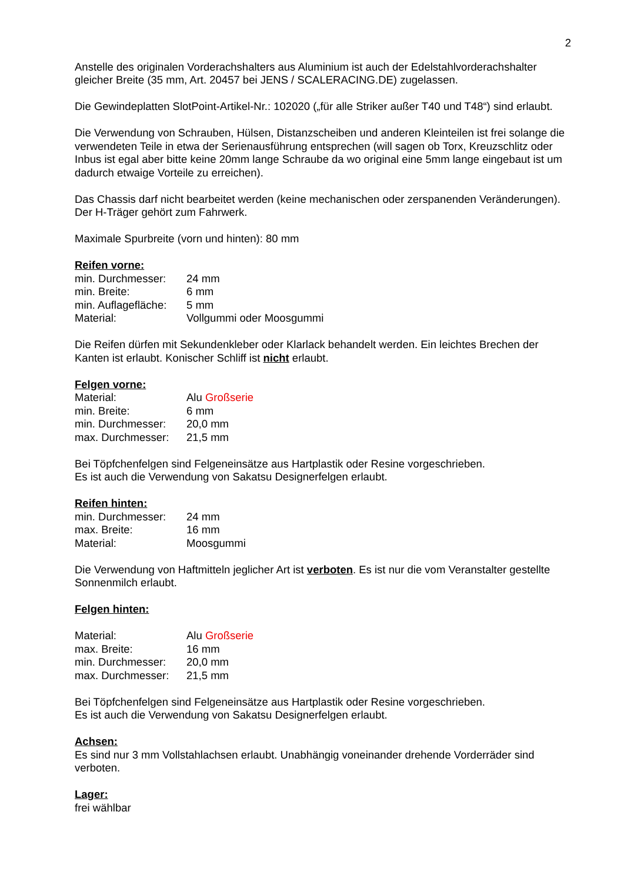2
Anstelle des originalen Vorderachshalters aus Aluminium ist auch der Edelstahlvorderachshalter gleicher Breite (35 mm, Art. 20457 bei JENS / SCALERACING.DE) zugelassen.
Die Gewindeplatten SlotPoint-Artikel-Nr.: 102020 („für alle Striker außer T40 und T48“) sind erlaubt.
Die Verwendung von Schrauben, Hülsen, Distanzscheiben und anderen Kleinteilen ist frei solange die verwendeten Teile in etwa der Serienausführung entsprechen (will sagen ob Torx, Kreuzschlitz oder Inbus ist egal aber bitte keine 20mm lange Schraube da wo original eine 5mm lange eingebaut ist um dadurch etwaige Vorteile zu erreichen).
Das Chassis darf nicht bearbeitet werden (keine mechanischen oder zerspanenden Veränderungen). Der H-Träger gehört zum Fahrwerk.
Maximale Spurbreite (vorn und hinten): 80 mm
Reifen vorne:
min. Durchmesser: 24 mm min. Breite: 6 mm min. Auflagefläche: 5 mm Material: Vollgummi oder Moosgummi
Die Reifen dürfen mit Sekundenkleber oder Klarlack behandelt werden. Ein leichtes Brechen der Kanten ist erlaubt. Konischer Schliff ist nicht erlaubt.
Felgen vorne:
Material: Alu Großserie min. Breite: 6 mm min. Durchmesser: 20,0 mm max. Durchmesser: 21,5 mm
Bei Töpfchenfelgen sind Felgeneinsätze aus Hartplastik oder Resine vorgeschrieben.
Es ist auch die Verwendung von Sakatsu Designerfelgen erlaubt.
Reifen hinten:
min. Durchmesser: 24 mm max. Breite: 16 mm Material: Moosgummi
Die Verwendung von Haftmitteln jeglicher Art ist verboten. Es ist nur die vom Veranstalter gestellte Sonnenmilch erlaubt.
Felgen hinten:
Material: Alu Großserie max. Breite: 16 mm min. Durchmesser: 20,0 mm max. Durchmesser: 21,5 mm
Bei Töpfchenfelgen sind Felgeneinsätze aus Hartplastik oder Resine vorgeschrieben.
Es ist auch die Verwendung von Sakatsu Designerfelgen erlaubt.
Achsen:
Es sind nur 3 mm Vollstahlachsen erlaubt. Unabhängig voneinander drehende Vorderräder sind verboten.
Lager:
frei wählbar